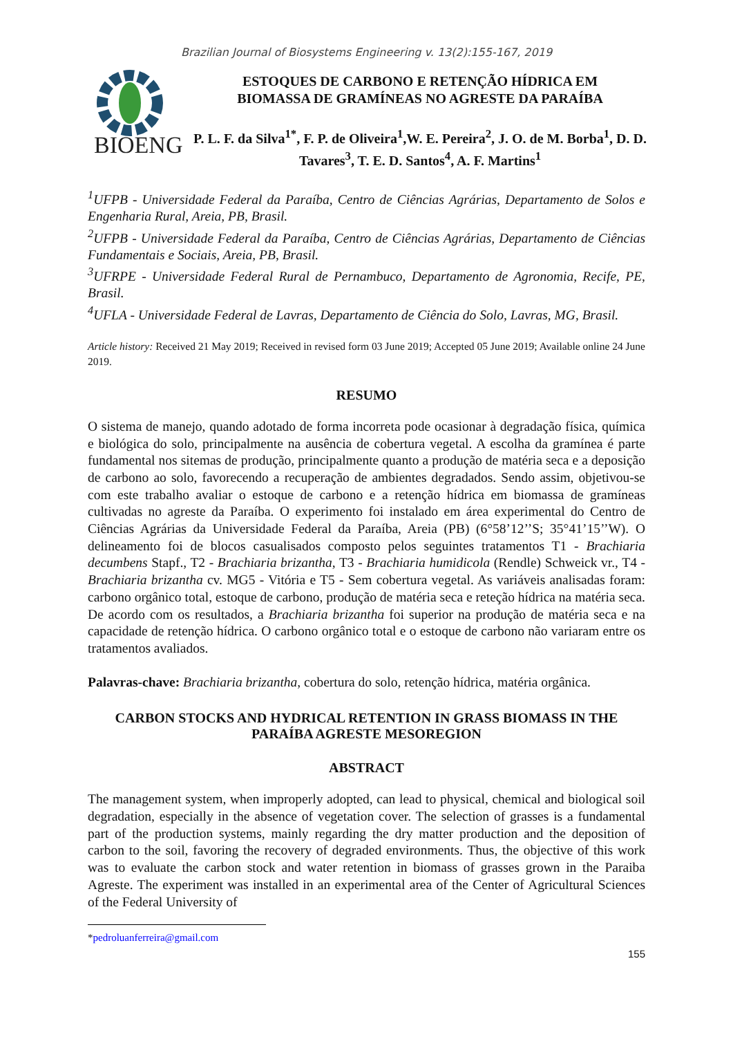Brazilian Journal of Biosystems Engineering v. 13(2):155-167, 2019
BIOENG
ESTOQUES DE CARBONO E RETENÇÃO HÍDRICA EM
BIOMASSA DE GRAMÍNEAS NO AGRESTE DA PARAÍBA
P. L. F. da Silva<sup>1*</sup>, F. P. de Oliveira<sup>1</sup>,W. E. Pereira<sup>2</sup>, J. O. de M. Borba<sup>1</sup>, D. D. Tavares<sup>3</sup>, T. E. D. Santos<sup>4</sup>, A. F. Martins<sup>1</sup>
<sup>1</sup> UFPB - Universidade Federal da Paraíba, Centro de Ciências Agrárias, Departamento de Solos e Engenharia Rural, Areia, PB, Brasil.
<sup>2</sup> UFPB - Universidade Federal da Paraíba, Centro de Ciências Agrárias, Departamento de Ciências Fundamentais e Sociais, Areia, PB, Brasil.
<sup>3</sup> UFRPE - Universidade Federal Rural de Pernambuco, Departamento de Agronomia, Recife, PE, Brasil.
<sup>4</sup> UFLA - Universidade Federal de Lavras, Departamento de Ciência do Solo, Lavras, MG, Brasil.
Article history: Received 21 May 2019; Received in revised form 03 June 2019; Accepted 05 June 2019; Available online 24 June 2019.
RESUMO
O sistema de manejo, quando adotado de forma incorreta pode ocasionar à degradação física, química e biológica do solo, principalmente na ausência de cobertura vegetal. A escolha da gramínea é parte fundamental nos sitemas de produção, principalmente quanto a produção de matéria seca e a deposição de carbono ao solo, favorecendo a recuperação de ambientes degradados. Sendo assim, objetivou-se com este trabalho avaliar o estoque de carbono e a retenção hídrica em biomassa de gramíneas cultivadas no agreste da Paraíba. O experimento foi instalado em área experimental do Centro de Ciências Agrárias da Universidade Federal da Paraíba, Areia (PB) (6°58’12’’S; 35°41’15’’W). O delineamento foi de blocos casualisados composto pelos seguintes tratamentos T1 - Brachiaria decumbens Stapf., T2 - Brachiaria brizantha, T3 - Brachiaria humidicola (Rendle) Schweick vr., T4 - Brachiaria brizantha cv. MG5 - Vitória e T5 - Sem cobertura vegetal. As variáveis analisadas foram: carbono orgânico total, estoque de carbono, produção de matéria seca e reteção hídrica na matéria seca. De acordo com os resultados, a Brachiaria brizantha foi superior na produção de matéria seca e na capacidade de retenção hídrica. O carbono orgânico total e o estoque de carbono não variaram entre os tratamentos avaliados.
Palavras-chave: Brachiaria brizantha, cobertura do solo, retenção hídrica, matéria orgânica.
CARBON STOCKS AND HYDRICAL RETENTION IN GRASS BIOMASS IN THE PARAÍBA AGRESTE MESOREGION
ABSTRACT
The management system, when improperly adopted, can lead to physical, chemical and biological soil degradation, especially in the absence of vegetation cover. The selection of grasses is a fundamental part of the production systems, mainly regarding the dry matter production and the deposition of carbon to the soil, favoring the recovery of degraded environments. Thus, the objective of this work was to evaluate the carbon stock and water retention in biomass of grasses grown in the Paraiba Agreste. The experiment was installed in an experimental area of the Center of Agricultural Sciences of the Federal University of
*pedroluanferreira@gmail.com
155